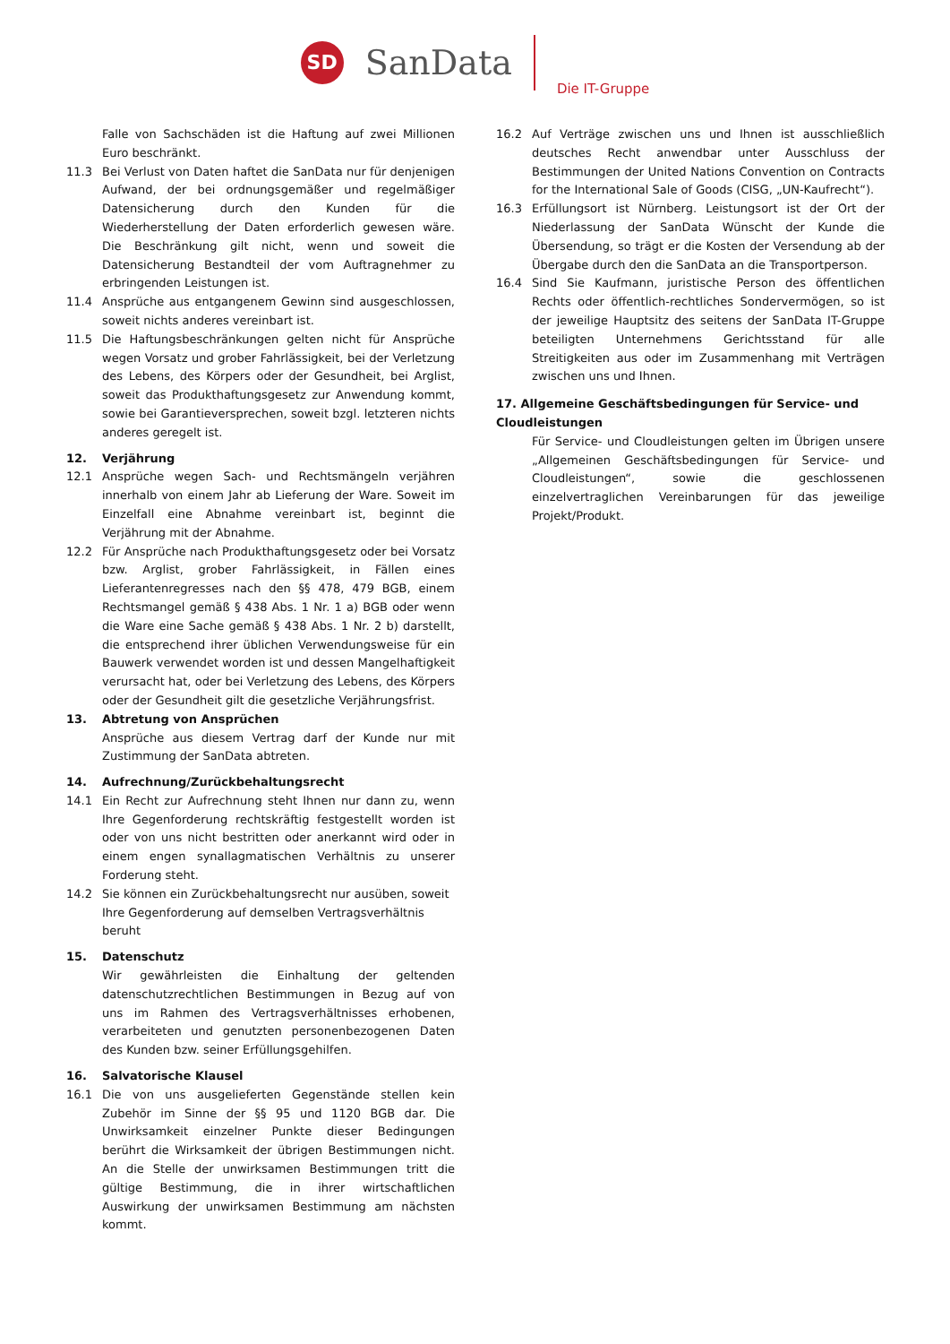SD
SanData
Die IT-Gruppe
Falle von Sachschäden ist die Haftung auf zwei Millionen Euro beschränkt.
11.3 Bei Verlust von Daten haftet die SanData nur für denjenigen Aufwand, der bei ordnungsgemäßer und regelmäßiger Datensicherung durch den Kunden für die Wiederherstellung der Daten erforderlich gewesen wäre. Die Beschränkung gilt nicht, wenn und soweit die Datensicherung Bestandteil der vom Auftragnehmer zu erbringenden Leistungen ist.
11.4 Ansprüche aus entgangenem Gewinn sind ausgeschlossen, soweit nichts anderes vereinbart ist.
11.5 Die Haftungsbeschränkungen gelten nicht für Ansprüche wegen Vorsatz und grober Fahrlässigkeit, bei der Verletzung des Lebens, des Körpers oder der Gesundheit, bei Arglist, soweit das Produkthaftungsgesetz zur Anwendung kommt, sowie bei Garantieversprechen, soweit bzgl. letzteren nichts anderes geregelt ist.
12. Verjährung
12.1 Ansprüche wegen Sach- und Rechtsmängeln verjähren innerhalb von einem Jahr ab Lieferung der Ware. Soweit im Einzelfall eine Abnahme vereinbart ist, beginnt die Verjährung mit der Abnahme.
12.2 Für Ansprüche nach Produkthaftungsgesetz oder bei Vorsatz bzw. Arglist, grober Fahrlässigkeit, in Fällen eines Lieferantenregresses nach den §§ 478, 479 BGB, einem Rechtsmangel gemäß § 438 Abs. 1 Nr. 1 a) BGB oder wenn die Ware eine Sache gemäß § 438 Abs. 1 Nr. 2 b) darstellt, die entsprechend ihrer üblichen Verwendungsweise für ein Bauwerk verwendet worden ist und dessen Mangelhaftigkeit verursacht hat, oder bei Verletzung des Lebens, des Körpers oder der Gesundheit gilt die gesetzliche Verjährungsfrist.
13. Abtretung von Ansprüchen
Ansprüche aus diesem Vertrag darf der Kunde nur mit Zustimmung der SanData abtreten.
14. Aufrechnung/Zurückbehaltungsrecht
14.1 Ein Recht zur Aufrechnung steht Ihnen nur dann zu, wenn Ihre Gegenforderung rechtskräftig festgestellt worden ist oder von uns nicht bestritten oder anerkannt wird oder in einem engen synallagmatischen Verhältnis zu unserer Forderung steht.
14.2 Sie können ein Zurückbehaltungsrecht nur ausüben, soweit Ihre Gegenforderung auf demselben Vertragsverhältnis beruht
15. Datenschutz
Wir gewährleisten die Einhaltung der geltenden datenschutzrechtlichen Bestimmungen in Bezug auf von uns im Rahmen des Vertragsverhältnisses erhobenen, verarbeiteten und genutzten personenbezogenen Daten des Kunden bzw. seiner Erfüllungsgehilfen.
16. Salvatorische Klausel
16.1 Die von uns ausgelieferten Gegenstände stellen kein Zubehör im Sinne der §§ 95 und 1120 BGB dar. Die Unwirksamkeit einzelner Punkte dieser Bedingungen berührt die Wirksamkeit der übrigen Bestimmungen nicht. An die Stelle der unwirksamen Bestimmungen tritt die gültige Bestimmung, die in ihrer wirtschaftlichen Auswirkung der unwirksamen Bestimmung am nächsten kommt.
16.2 Auf Verträge zwischen uns und Ihnen ist ausschließlich deutsches Recht anwendbar unter Ausschluss der Bestimmungen der United Nations Convention on Contracts for the International Sale of Goods (CISG, „UN-Kaufrecht“).
16.3 Erfüllungsort ist Nürnberg. Leistungsort ist der Ort der Niederlassung der SanData Wünscht der Kunde die Übersendung, so trägt er die Kosten der Versendung ab der Übergabe durch den die SanData an die Transportperson.
16.4 Sind Sie Kaufmann, juristische Person des öffentlichen Rechts oder öffentlich-rechtliches Sondervermögen, so ist der jeweilige Hauptsitz des seitens der SanData IT-Gruppe beteiligten Unternehmens Gerichtsstand für alle Streitigkeiten aus oder im Zusammenhang mit Verträgen zwischen uns und Ihnen.
17. Allgemeine Geschäftsbedingungen für Service- und Cloudleistungen
Für Service- und Cloudleistungen gelten im Übrigen unsere „Allgemeinen Geschäftsbedingungen für Service- und Cloudleistungen“, sowie die geschlossenen einzelvertraglichen Vereinbarungen für das jeweilige Projekt/Produkt.